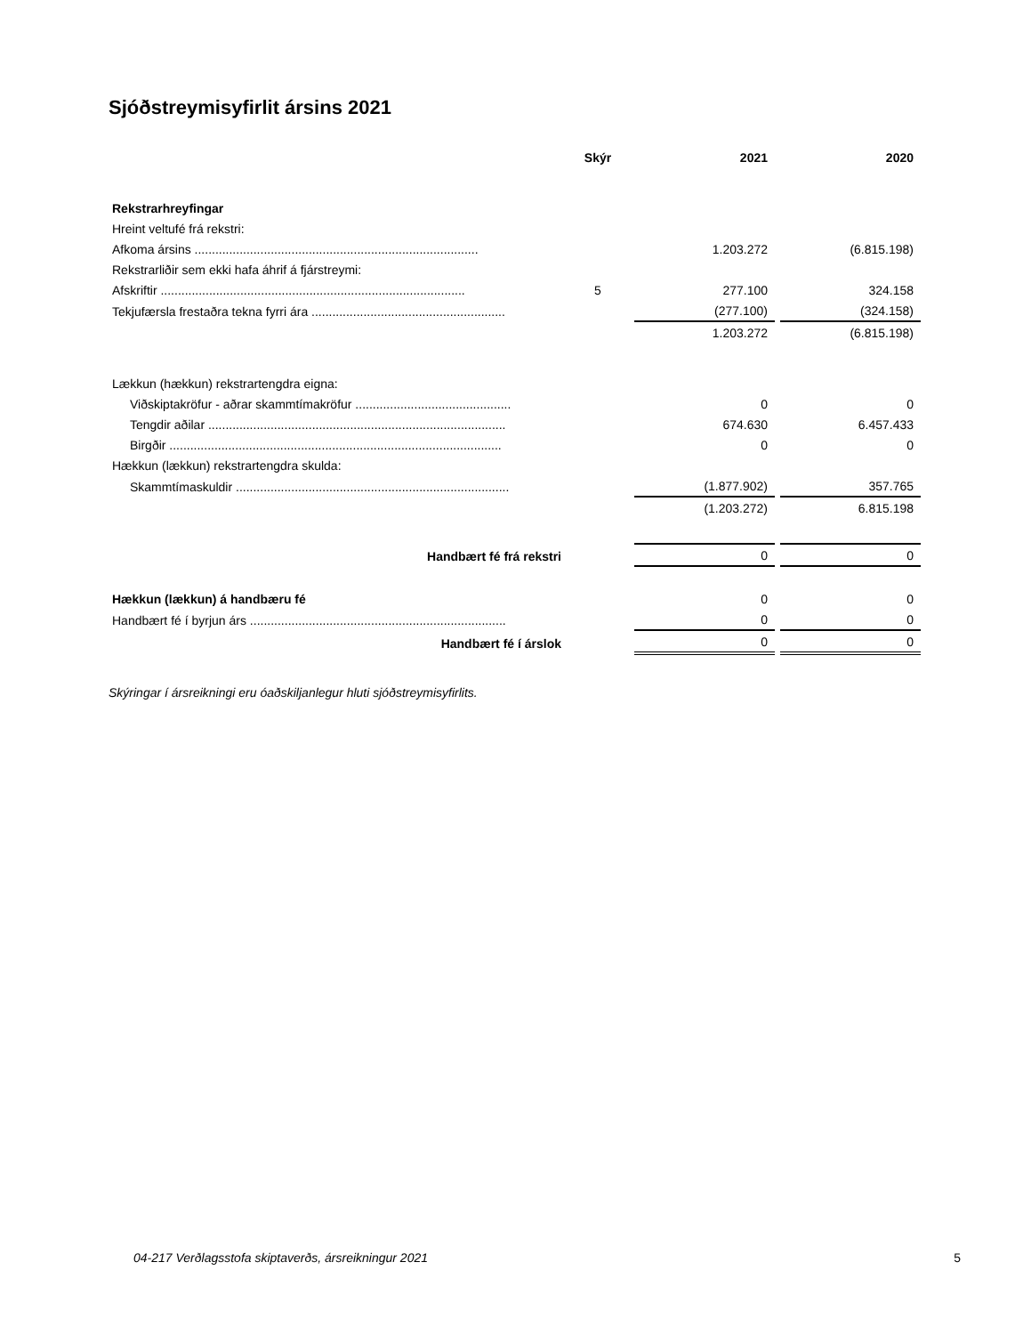Sjóðstreymisyfirlit ársins 2021
| | Skýr | 2021 | 2020 |
| --- | --- | --- | --- |
| Rekstrarhreyfingar | | | |
| Hreint veltufé frá rekstri: | | | |
| Afkoma ársins .................................................................................. | | 1.203.272 | (6.815.198) |
| Rekstrarliðir sem ekki hafa áhrif á fjárstreymi: | | | |
| Afskriftir ........................................................................................ | 5 | 277.100 | 324.158 |
| Tekjufærsla frestaðra tekna fyrri ára ........................................................ | | (277.100) | (324.158) |
| | | 1.203.272 | (6.815.198) |
| Lækkun (hækkun) rekstrartengdra eigna: | | | |
| Viðskiptakröfur - aðrar skammtímakröfur ............................................. | | 0 | 0 |
| Tengdir aðilar ...................................................................................... | | 674.630 | 6.457.433 |
| Birgðir ................................................................................................ | | 0 | 0 |
| Hækkun (lækkun) rekstrartengdra skulda: | | | |
| Skammtímaskuldir ............................................................................... | | (1.877.902) | 357.765 |
| | | (1.203.272) | 6.815.198 |
| Handbært fé frá rekstri | | 0 | 0 |
| Hækkun (lækkun) á handbæru fé | | 0 | 0 |
| Handbært fé í byrjun árs .......................................................................... | | 0 | 0 |
| Handbært fé í árslok | | 0 | 0 |
Skýringar í ársreikningi eru óaðskiljanlegur hluti sjóðstreymisyfirlits.
04-217 Verðlagsstofa skiptaverðs, ársreikningur 2021 5